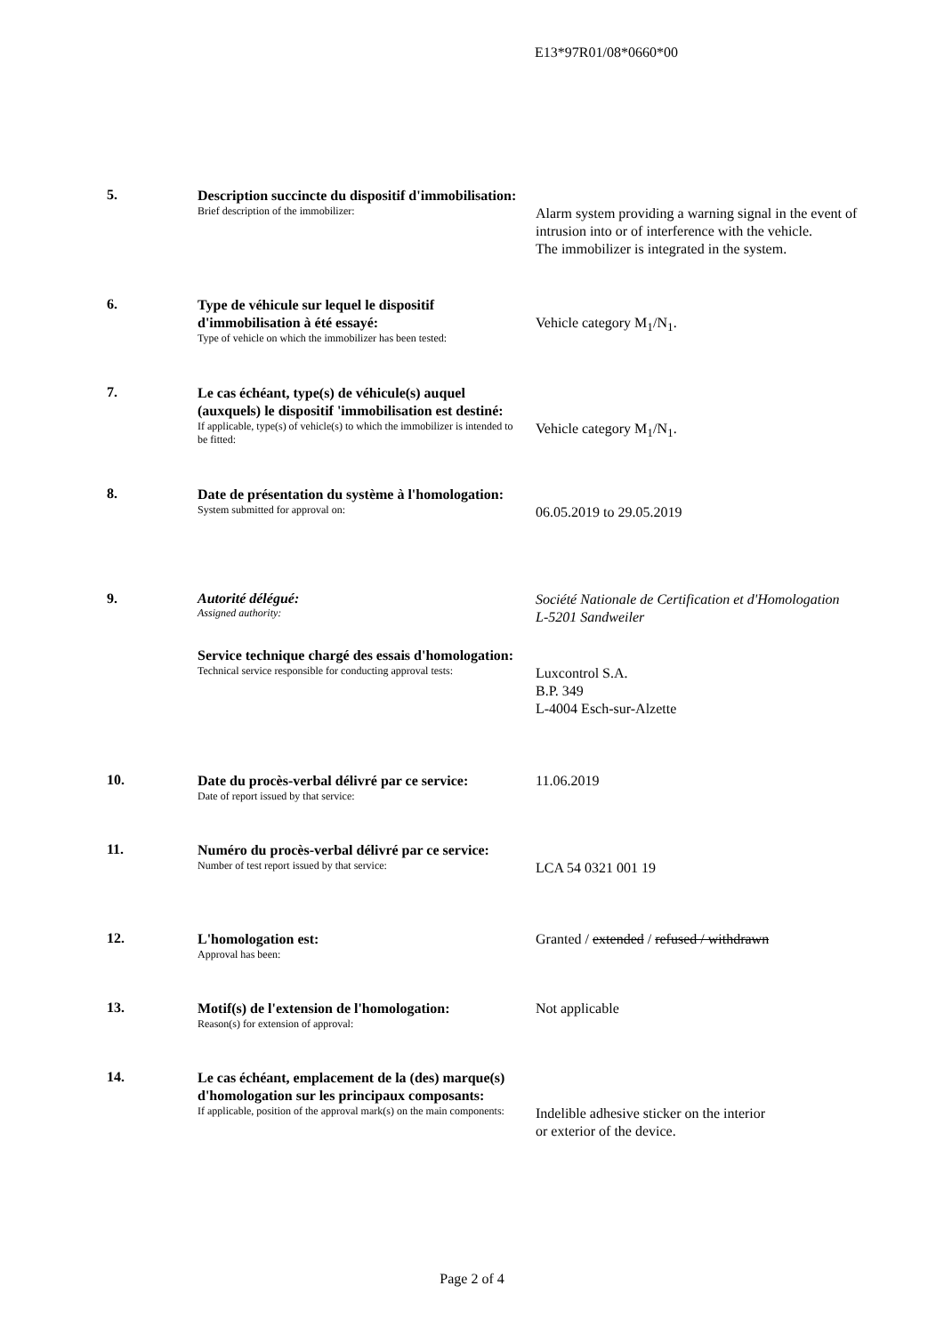E13*97R01/08*0660*00
5.
Description succincte du dispositif d'immobilisation:
Brief description of the immobilizer:
Alarm system providing a warning signal in the event of intrusion into or of interference with the vehicle.
The immobilizer is integrated in the system.
6.
Type de véhicule sur lequel le dispositif d'immobilisation à été essayé:
Type of vehicle on which the immobilizer has been tested:
Vehicle category M<sub>1</sub>/N<sub>1</sub>.
7.
Le cas échéant, type(s) de véhicule(s) auquel (auxquels) le dispositif 'immobilisation est destiné:
If applicable, type(s) of vehicle(s) to which the immobilizer is intended to be fitted:
Vehicle category M<sub>1</sub>/N<sub>1</sub>.
8.
Date de présentation du système à l'homologation:
System submitted for approval on:
06.05.2019 to 29.05.2019
9. Autorité délégué:
Assigned authority:
Société Nationale de Certification et d'Homologation
L-5201 Sandweiler
Service technique chargé des essais d'homologation:
Technical service responsible for conducting approval tests:
Luxcontrol S.A.
B.P. 349
L-4004 Esch-sur-Alzette
10.
Date du procès-verbal délivré par ce service:
Date of report issued by that service:
11.06.2019
11.
Numéro du procès-verbal délivré par ce service:
Number of test report issued by that service:
LCA 54 0321 001 19
12.
L'homologation est:
Approval has been:
Granted / extended / refused / withdrawn
13.
Motif(s) de l'extension de l'homologation:
Reason(s) for extension of approval:
Not applicable
14.
Le cas échéant, emplacement de la (des) marque(s) d'homologation sur les principaux composants:
If applicable, position of the approval mark(s) on the main components:
Indelible adhesive sticker on the interior
or exterior of the device.
Page 2 of 4